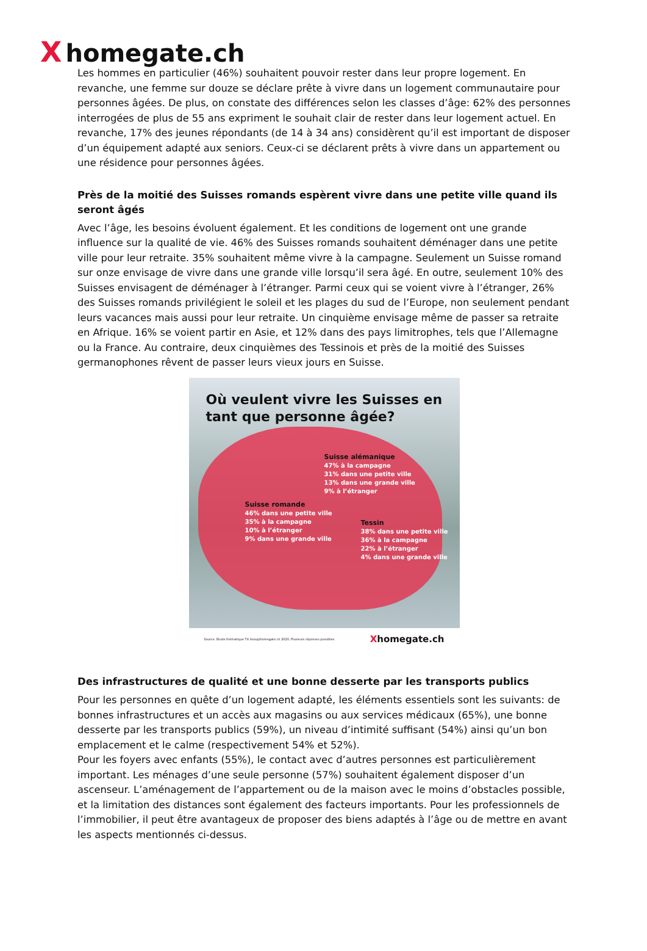Xhomegate.ch
Les hommes en particulier (46%) souhaitent pouvoir rester dans leur propre logement. En revanche, une femme sur douze se déclare prête à vivre dans un logement communautaire pour personnes âgées. De plus, on constate des différences selon les classes d’âge: 62% des personnes interrogées de plus de 55 ans expriment le souhait clair de rester dans leur logement actuel. En revanche, 17% des jeunes répondants (de 14 à 34 ans) considèrent qu’il est important de disposer d’un équipement adapté aux seniors. Ceux-ci se déclarent prêts à vivre dans un appartement ou une résidence pour personnes âgées.
Près de la moitié des Suisses romands espèrent vivre dans une petite ville quand ils seront âgés
Avec l’âge, les besoins évoluent également. Et les conditions de logement ont une grande influence sur la qualité de vie. 46% des Suisses romands souhaitent déménager dans une petite ville pour leur retraite. 35% souhaitent même vivre à la campagne. Seulement un Suisse romand sur onze envisage de vivre dans une grande ville lorsqu’il sera âgé. En outre, seulement 10% des Suisses envisagent de déménager à l’étranger. Parmi ceux qui se voient vivre à l’étranger, 26% des Suisses romands privilégient le soleil et les plages du sud de l’Europe, non seulement pendant leurs vacances mais aussi pour leur retraite. Un cinquième envisage même de passer sa retraite en Afrique. 16% se voient partir en Asie, et 12% dans des pays limitrophes, tels que l’Allemagne ou la France. Au contraire, deux cinquièmes des Tessinois et près de la moitié des Suisses germanophones rêvent de passer leurs vieux jours en Suisse.
Où veulent vivre les Suisses en tant que personne âgée?
Suisse alémanique
47% à la campagne
31% dans une petite ville
13% dans une grande ville
9% à l’étranger
Suisse romande
46% dans une petite ville
35% à la campagne
10% à l’étranger
9% dans une grande ville
Tessin
38% dans une petite ville
36% à la campagne
22% à l’étranger
4% dans une grande ville
Source: Etude thématique TX Group/homegate.ch 2020, Plusieurs réponses possibles Xhomegate.ch
Des infrastructures de qualité et une bonne desserte par les transports publics
Pour les personnes en quête d’un logement adapté, les éléments essentiels sont les suivants: de bonnes infrastructures et un accès aux magasins ou aux services médicaux (65%), une bonne desserte par les transports publics (59%), un niveau d’intimité suffisant (54%) ainsi qu’un bon emplacement et le calme (respectivement 54% et 52%).
Pour les foyers avec enfants (55%), le contact avec d’autres personnes est particulièrement important. Les ménages d’une seule personne (57%) souhaitent également disposer d’un ascenseur. L’aménagement de l’appartement ou de la maison avec le moins d’obstacles possible, et la limitation des distances sont également des facteurs importants. Pour les professionnels de l’immobilier, il peut être avantageux de proposer des biens adaptés à l’âge ou de mettre en avant les aspects mentionnés ci-dessus.